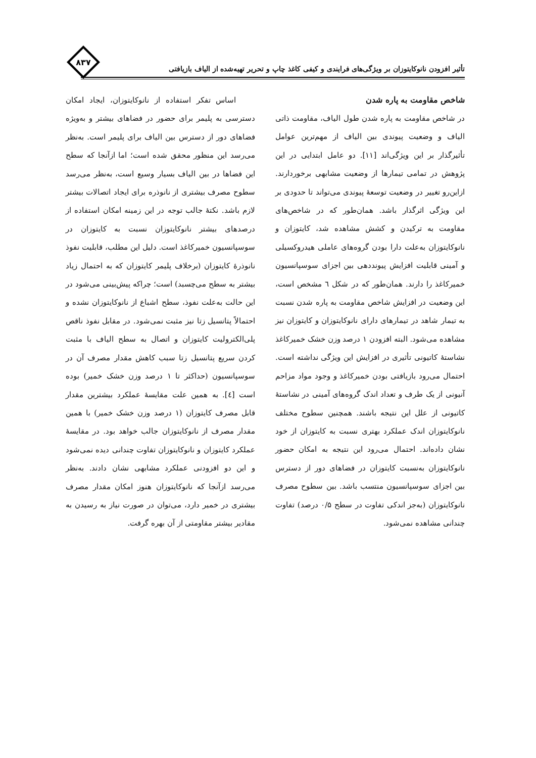۸۳۷
تأثیر افزودن نانوکایتوزان بر ویژگی‌های فرایندی و کیفی کاغذ چاپ و تحریر تهیه‌شده از الیاف بازیافتی
اساس تفکر استفاده از نانوکایتوزان، ایجاد امکان دسترسی به پلیمر برای حضور در فضاهای بیشتر و به‌ویژه فضاهای دور از دسترس بین الیاف برای پلیمر است. به‌نظر می‌رسد این منظور محقق شده است؛ اما ازآنجا که سطح این فضاها در بین الیاف بسیار وسیع است، به‌نظر می‌رسد سطوح مصرف بیشتری از نانوذره برای ایجاد اتصالات بیشتر لازم باشد. نکتهٔ جالب توجه در این زمینه امکان استفاده از درصدهای بیشتر نانوکایتوزان نسبت به کایتوزان در سوسپانسیون خمیرکاغذ است. دلیل این مطلب، قابلیت نفوذ نانوذرهٔ کایتوزان (برخلاف پلیمر کایتوزان که به احتمال زیاد بیشتر به سطح می‌چسبد) است؛ چراکه پیش‌بینی می‌شود در این حالت به‌علت نفوذ، سطح اشباع از نانوکایتوزان نشده و احتمالاً پتانسیل زتا نیز مثبت نمی‌شود. در مقابل نفوذ ناقص پلی‌الکترولیت کایتوزان و اتصال به سطح الیاف با مثبت کردن سریع پتانسیل زتا سبب کاهش مقدار مصرف آن در سوسپانسیون (حداکثر تا ۱ درصد وزن خشک خمیر) بوده است [٤]. به همین علت مقایسهٔ عملکرد بیشترین مقدار قابل مصرف کایتوزان (۱ درصد وزن خشک خمیر) با همین مقدار مصرف از نانوکایتوزان جالب خواهد بود. در مقایسهٔ عملکرد کایتوزان و نانوکایتوزان تفاوت چندانی دیده نمی‌شود و این دو افزودنی عملکرد مشابهی نشان دادند. به‌نظر می‌رسد ازآنجا که نانوکایتوزان هنوز امکان مقدار مصرف بیشتری در خمیر دارد، می‌توان در صورت نیاز به رسیدن به مقادیر بیشتر مقاومتی از آن بهره گرفت.
شاخص مقاومت به پاره شدن
در شاخص مقاومت به پاره شدن طول الیاف، مقاومت ذاتی الیاف و وضعیت پیوندی بین الیاف از مهم‌ترین عوامل تأثیرگذار بر این ویژگی‌اند [۱۱]. دو عامل ابتدایی در این پژوهش در تمامی تیمارها از وضعیت مشابهی برخوردارند. ازاین‌رو تغییر در وضعیت توسعهٔ پیوندی می‌تواند تا حدودی بر این ویژگی اثرگذار باشد. همان‌طور که در شاخص‌های مقاومت به ترکیدن و کشش مشاهده شد، کایتوزان و نانوکایتوزان به‌علت دارا بودن گروه‌های عاملی هیدروکسیلی و آمینی قابلیت افزایش پیونددهی بین اجزای سوسپانسیون خمیرکاغذ را دارند. همان‌طور که در شکل ٦ مشخص است، این وضعیت در افزایش شاخص مقاومت به پاره شدن نسبت به تیمار شاهد در تیمارهای دارای نانوکایتوزان و کایتوزان نیز مشاهده می‌شود. البته افزودن ۱ درصد وزن خشک خمیرکاغذ نشاستهٔ کاتیونی تأثیری در افزایش این ویژگی نداشته است. احتمال می‌رود بازیافتی بودن خمیرکاغذ و وجود مواد مزاحم آنیونی از یک طرف و تعداد اندک گروه‌های آمینی در نشاستهٔ کاتیونی از علل این نتیجه باشند. همچنین سطوح مختلف نانوکایتوزان اندک عملکرد بهتری نسبت به کایتوزان از خود نشان داده‌اند. احتمال می‌رود این نتیجه به امکان حضور نانوکایتوزان به‌نسبت کایتوزان در فضاهای دور از دسترس بین اجزای سوسپانسیون منتسب باشد. بین سطوح مصرف نانوکایتوزان (به‌جز اندکی تفاوت در سطح ۰/۵ درصد) تفاوت چندانی مشاهده نمی‌شود.